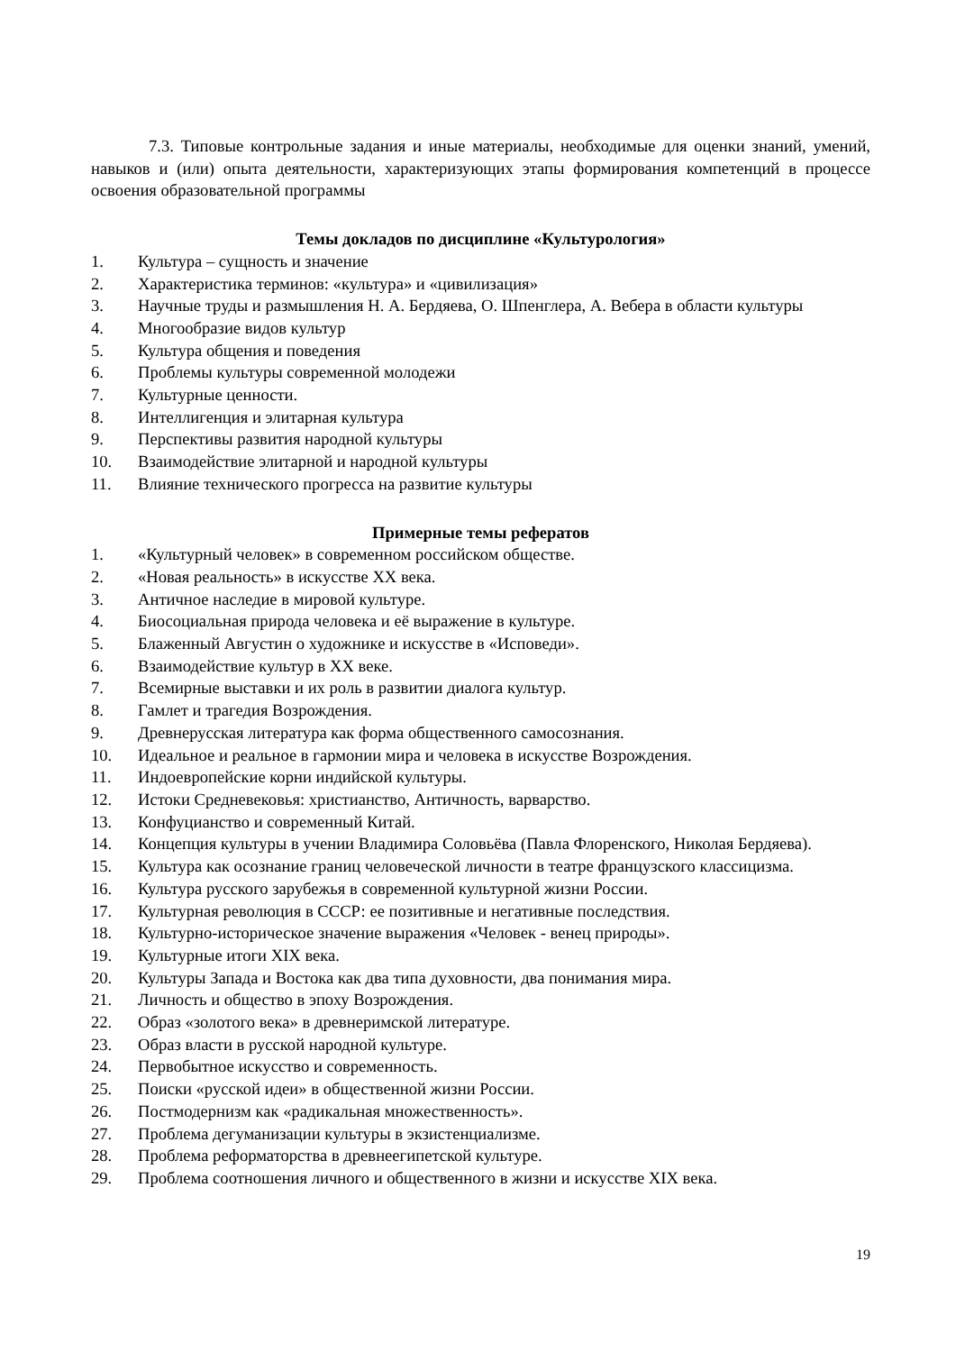7.3. Типовые контрольные задания и иные материалы, необходимые для оценки знаний, умений, навыков и (или) опыта деятельности, характеризующих этапы формирования компетенций в процессе освоения образовательной программы
Темы докладов по дисциплине «Культурология»
1. Культура – сущность и значение
2. Характеристика терминов: «культура» и «цивилизация»
3. Научные труды и размышления Н. А. Бердяева, О. Шпенглера, А. Вебера в области культуры
4. Многообразие видов культур
5. Культура общения и поведения
6. Проблемы культуры современной молодежи
7. Культурные ценности.
8. Интеллигенция и элитарная культура
9. Перспективы развития народной культуры
10. Взаимодействие элитарной и народной культуры
11. Влияние технического прогресса на развитие культуры
Примерные темы рефератов
1. «Культурный человек» в современном российском обществе.
2. «Новая реальность» в искусстве XX века.
3. Античное наследие в мировой культуре.
4. Биосоциальная природа человека и её выражение в культуре.
5. Блаженный Августин о художнике и искусстве в «Исповеди».
6. Взаимодействие культур в XX веке.
7. Всемирные выставки и их роль в развитии диалога культур.
8. Гамлет и трагедия Возрождения.
9. Древнерусская литература как форма общественного самосознания.
10. Идеальное и реальное в гармонии мира и человека в искусстве Возрождения.
11. Индоевропейские корни индийской культуры.
12. Истоки Средневековья: христианство, Античность, варварство.
13. Конфуцианство и современный Китай.
14. Концепция культуры в учении Владимира Соловьёва (Павла Флоренского, Николая Бердяева).
15. Культура как осознание границ человеческой личности в театре французского классицизма.
16. Культура русского зарубежья в современной культурной жизни России.
17. Культурная революция в СССР: ее позитивные и негативные последствия.
18. Культурно-историческое значение выражения «Человек - венец природы».
19. Культурные итоги XIX века.
20. Культуры Запада и Востока как два типа духовности, два понимания мира.
21. Личность и общество в эпоху Возрождения.
22. Образ «золотого века» в древнеримской литературе.
23. Образ власти в русской народной культуре.
24. Первобытное искусство и современность.
25. Поиски «русской идеи» в общественной жизни России.
26. Постмодернизм как «радикальная множественность».
27. Проблема дегуманизации культуры в экзистенциализме.
28. Проблема реформаторства в древнеегипетской культуре.
29. Проблема соотношения личного и общественного в жизни и искусстве XIX века.
19